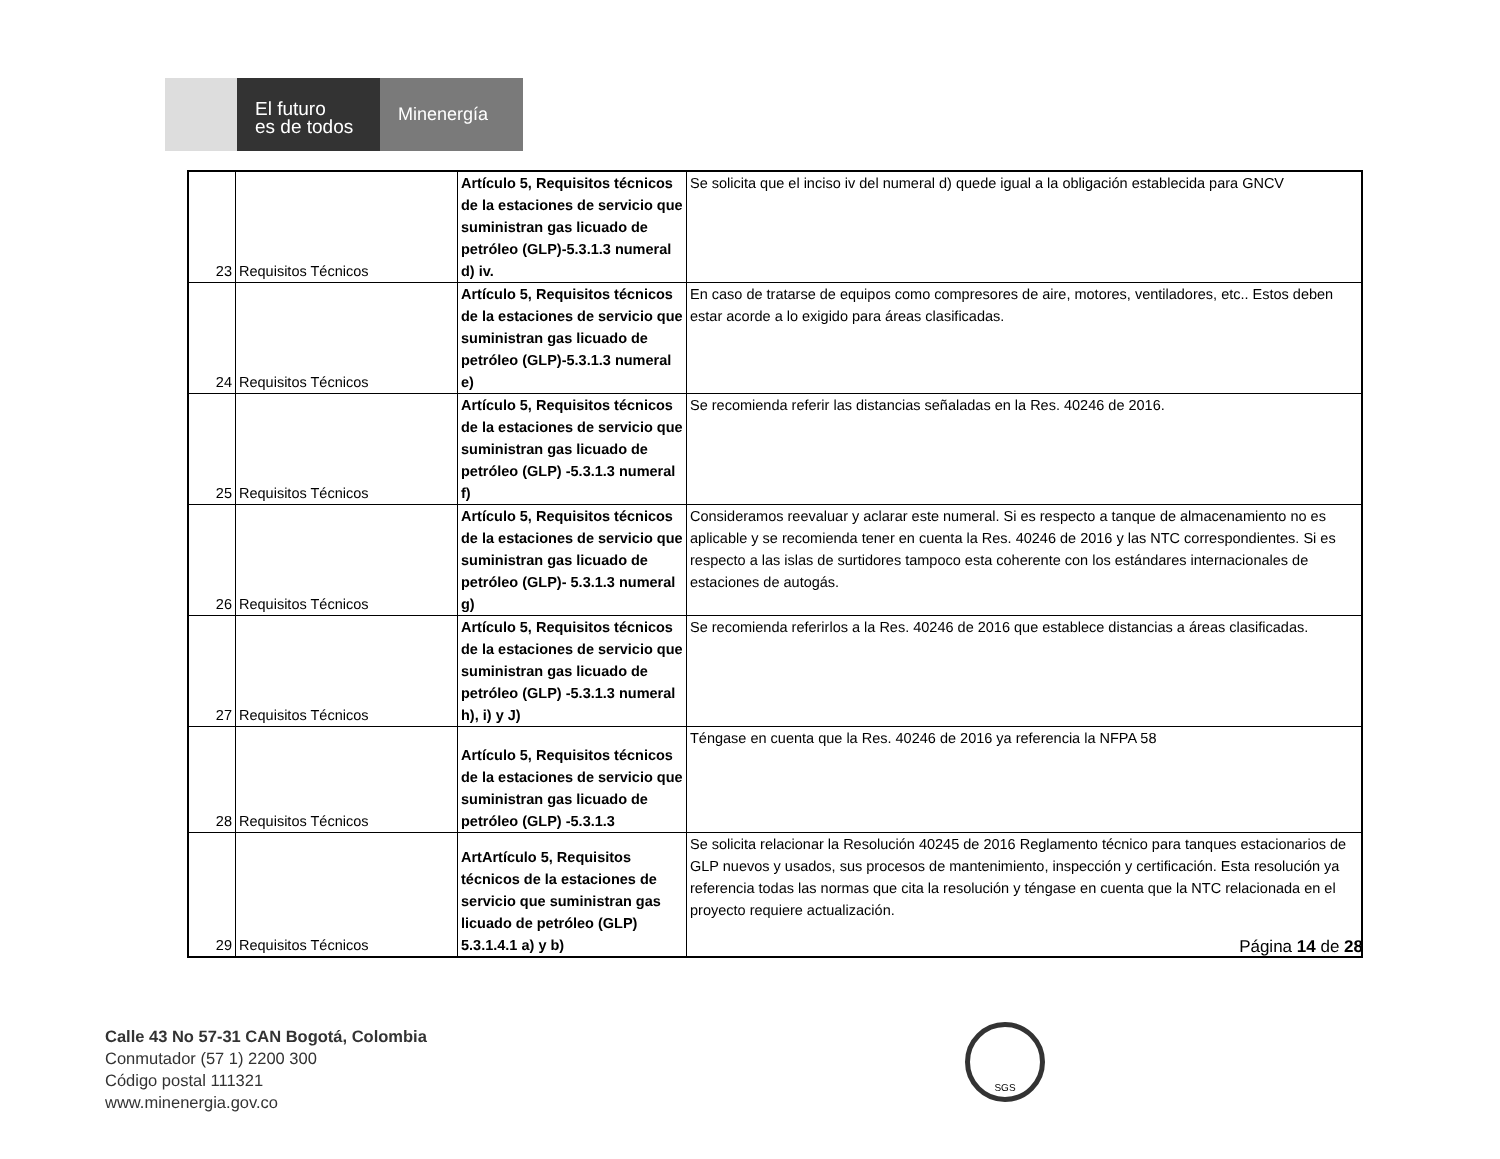El futuro
es de todos
Minenergía
| 23 | Requisitos Técnicos | Artículo 5, Requisitos técnicos de la estaciones de servicio que suministran gas licuado de petróleo (GLP)-5.3.1.3 numeral d) iv. | Se solicita que el inciso iv del numeral d) quede igual a la obligación establecida para GNCV |
| 24 | Requisitos Técnicos | Artículo 5, Requisitos técnicos de la estaciones de servicio que suministran gas licuado de petróleo (GLP)-5.3.1.3 numeral e) | En caso de tratarse de equipos como compresores de aire, motores, ventiladores, etc.. Estos deben estar acorde a lo exigido para áreas clasificadas. |
| 25 | Requisitos Técnicos | Artículo 5, Requisitos técnicos de la estaciones de servicio que suministran gas licuado de petróleo (GLP) -5.3.1.3 numeral f) | Se recomienda referir las distancias señaladas en la Res. 40246 de 2016. |
| 26 | Requisitos Técnicos | Artículo 5, Requisitos técnicos de la estaciones de servicio que suministran gas licuado de petróleo (GLP)- 5.3.1.3 numeral g) | Consideramos reevaluar y aclarar este numeral. Si es respecto a tanque de almacenamiento no es aplicable y se recomienda tener en cuenta la Res. 40246 de 2016 y las NTC correspondientes. Si es respecto a las islas de surtidores tampoco esta coherente con los estándares internacionales de estaciones de autogás. |
| 27 | Requisitos Técnicos | Artículo 5, Requisitos técnicos de la estaciones de servicio que suministran gas licuado de petróleo (GLP) -5.3.1.3 numeral h), i) y J) | Se recomienda referirlos a la Res. 40246 de 2016 que establece distancias a áreas clasificadas. |
| 28 | Requisitos Técnicos | Artículo 5, Requisitos técnicos de la estaciones de servicio que suministran gas licuado de petróleo (GLP) -5.3.1.3 | Téngase en cuenta que la Res. 40246 de 2016 ya referencia la NFPA 58 |
| 29 | Requisitos Técnicos | ArtArtículo 5, Requisitos técnicos de la estaciones de servicio que suministran gas licuado de petróleo (GLP) 5.3.1.4.1 a) y b) | Se solicita relacionar la Resolución 40245 de 2016 Reglamento técnico para tanques estacionarios de GLP nuevos y usados, sus procesos de mantenimiento, inspección y certificación. Esta resolución ya referencia todas las normas que cita la resolución y téngase en cuenta que la NTC relacionada en el proyecto requiere actualización. |
Página 14 de 28
Calle 43 No 57-31 CAN Bogotá, Colombia
Conmutador (57 1) 2200 300
Código postal 111321
www.minenergia.gov.co
SGS